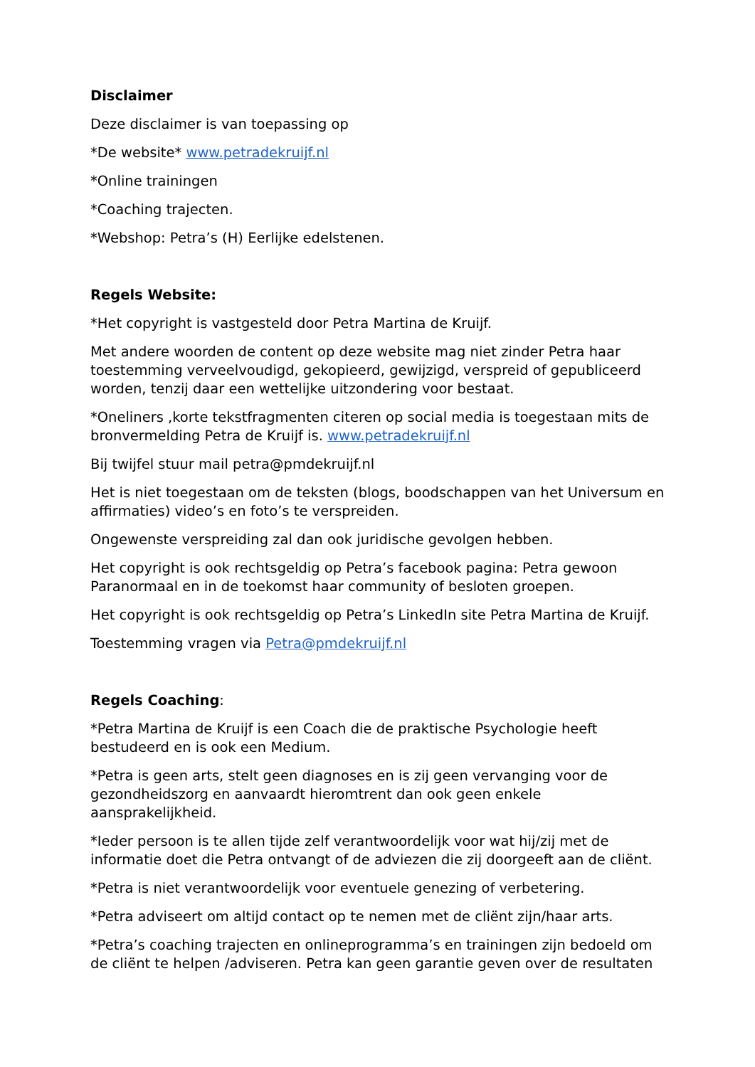Disclaimer
Deze disclaimer is van toepassing op
*De website* www.petradekruijf.nl
*Online trainingen
*Coaching trajecten.
*Webshop: Petra’s (H) Eerlijke edelstenen.
Regels Website:
*Het copyright is vastgesteld door Petra Martina de Kruijf.
Met andere woorden de content op deze website mag niet zinder Petra haar toestemming verveelvoudigd, gekopieerd, gewijzigd, verspreid of gepubliceerd worden, tenzij daar een wettelijke uitzondering voor bestaat.
*Oneliners ,korte tekstfragmenten citeren op social media is toegestaan mits de bronvermelding Petra de Kruijf is. www.petradekruijf.nl
Bij twijfel stuur mail petra@pmdekruijf.nl
Het is niet toegestaan om de teksten (blogs, boodschappen van het Universum en affirmaties) video’s en foto’s te verspreiden.
Ongewenste verspreiding zal dan ook juridische gevolgen hebben.
Het copyright is ook rechtsgeldig op Petra’s facebook pagina: Petra gewoon Paranormaal en in de toekomst haar community of besloten groepen.
Het copyright is ook rechtsgeldig op Petra’s LinkedIn site Petra Martina de Kruijf.
Toestemming vragen via Petra@pmdekruijf.nl
Regels Coaching:
*Petra Martina de Kruijf is een Coach die de praktische Psychologie heeft bestudeerd en is ook een Medium.
*Petra is geen arts, stelt geen diagnoses en is zij geen vervanging voor de gezondheidszorg en aanvaardt hieromtrent dan ook geen enkele aansprakelijkheid.
*Ieder persoon is te allen tijde zelf verantwoordelijk voor wat hij/zij met de informatie doet die Petra ontvangt of de adviezen die zij doorgeeft aan de cliënt.
*Petra is niet verantwoordelijk voor eventuele genezing of verbetering.
*Petra adviseert om altijd contact op te nemen met de cliënt zijn/haar arts.
*Petra’s coaching trajecten en onlineprogramma’s en trainingen zijn bedoeld om de cliënt te helpen /adviseren. Petra kan geen garantie geven over de resultaten